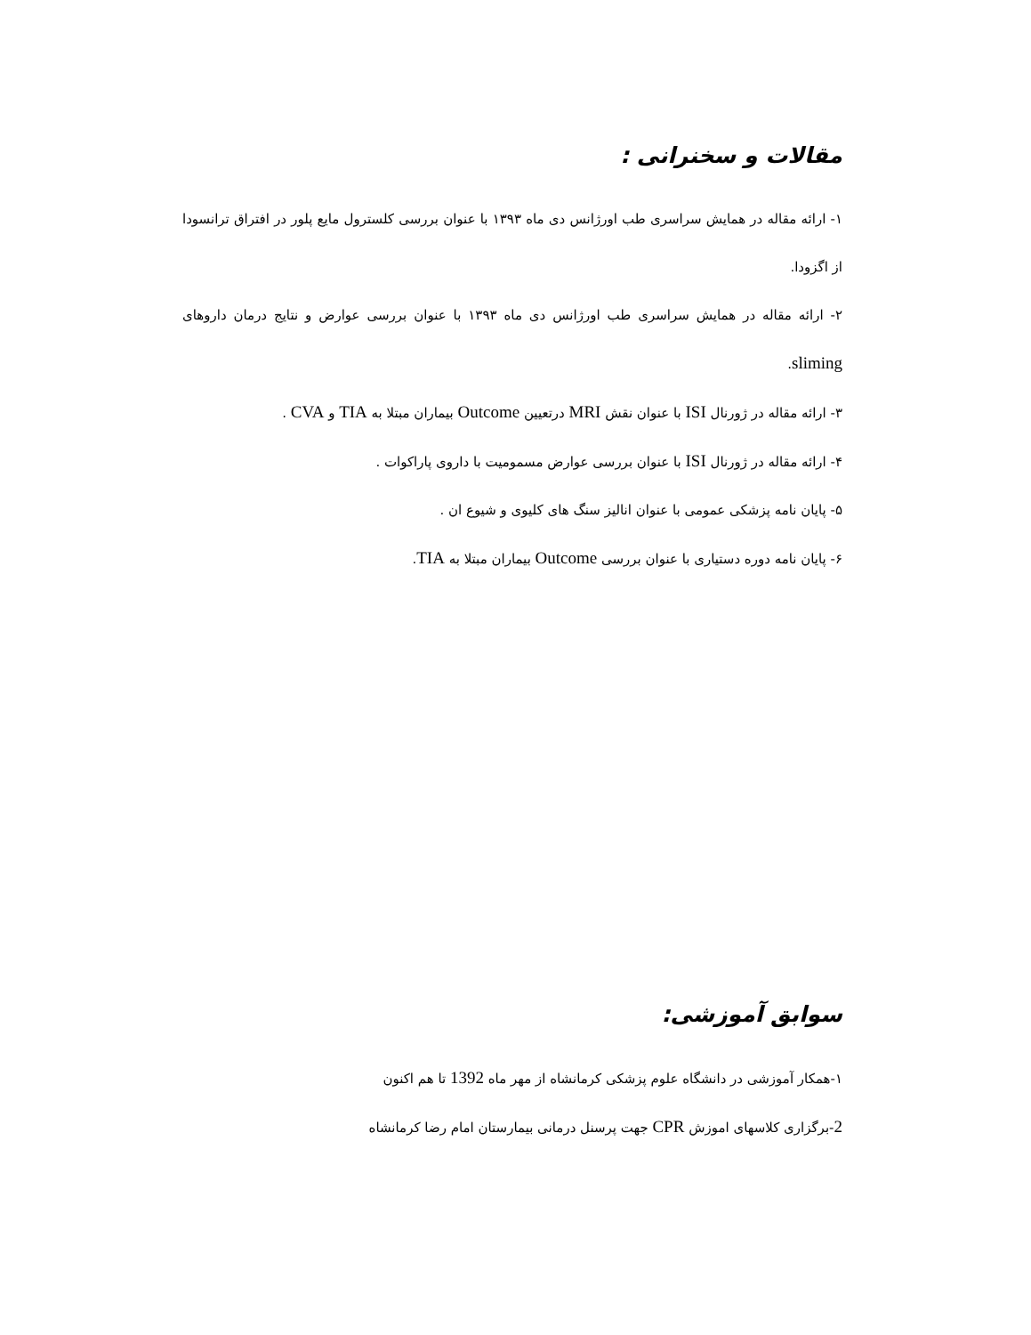مقالات و سخنرانی :
۱- ارائه مقاله در همایش سراسری طب اورژانس دی ماه ۱۳۹۳ با عنوان بررسی کلسترول مایع پلور در افتراق ترانسودا از اگزودا.
۲- ارائه مقاله در همایش سراسری طب اورژانس دی ماه ۱۳۹۳ با عنوان بررسی عوارض و نتایج درمان داروهای sliming.
۳- ارائه مقاله در ژورنال ISI با عنوان نقش MRI درتعیین Outcome بیماران مبتلا به TIA و CVA .
۴- ارائه مقاله در ژورنال ISI با عنوان بررسی عوارض مسمومیت با داروی پاراکوات .
۵- پایان نامه پزشکی عمومی با عنوان انالیز سنگ های کلیوی و شیوع ان .
۶- پایان نامه دوره دستیاری با عنوان بررسی Outcome بیماران مبتلا به TIA.
سوابق آموزشی:
۱-همکار آموزشی در دانشگاه علوم پزشکی کرمانشاه از مهر ماه 1392 تا هم اکنون
2-برگزاری کلاسهای اموزش CPR جهت پرسنل درمانی بیمارستان امام رضا کرمانشاه